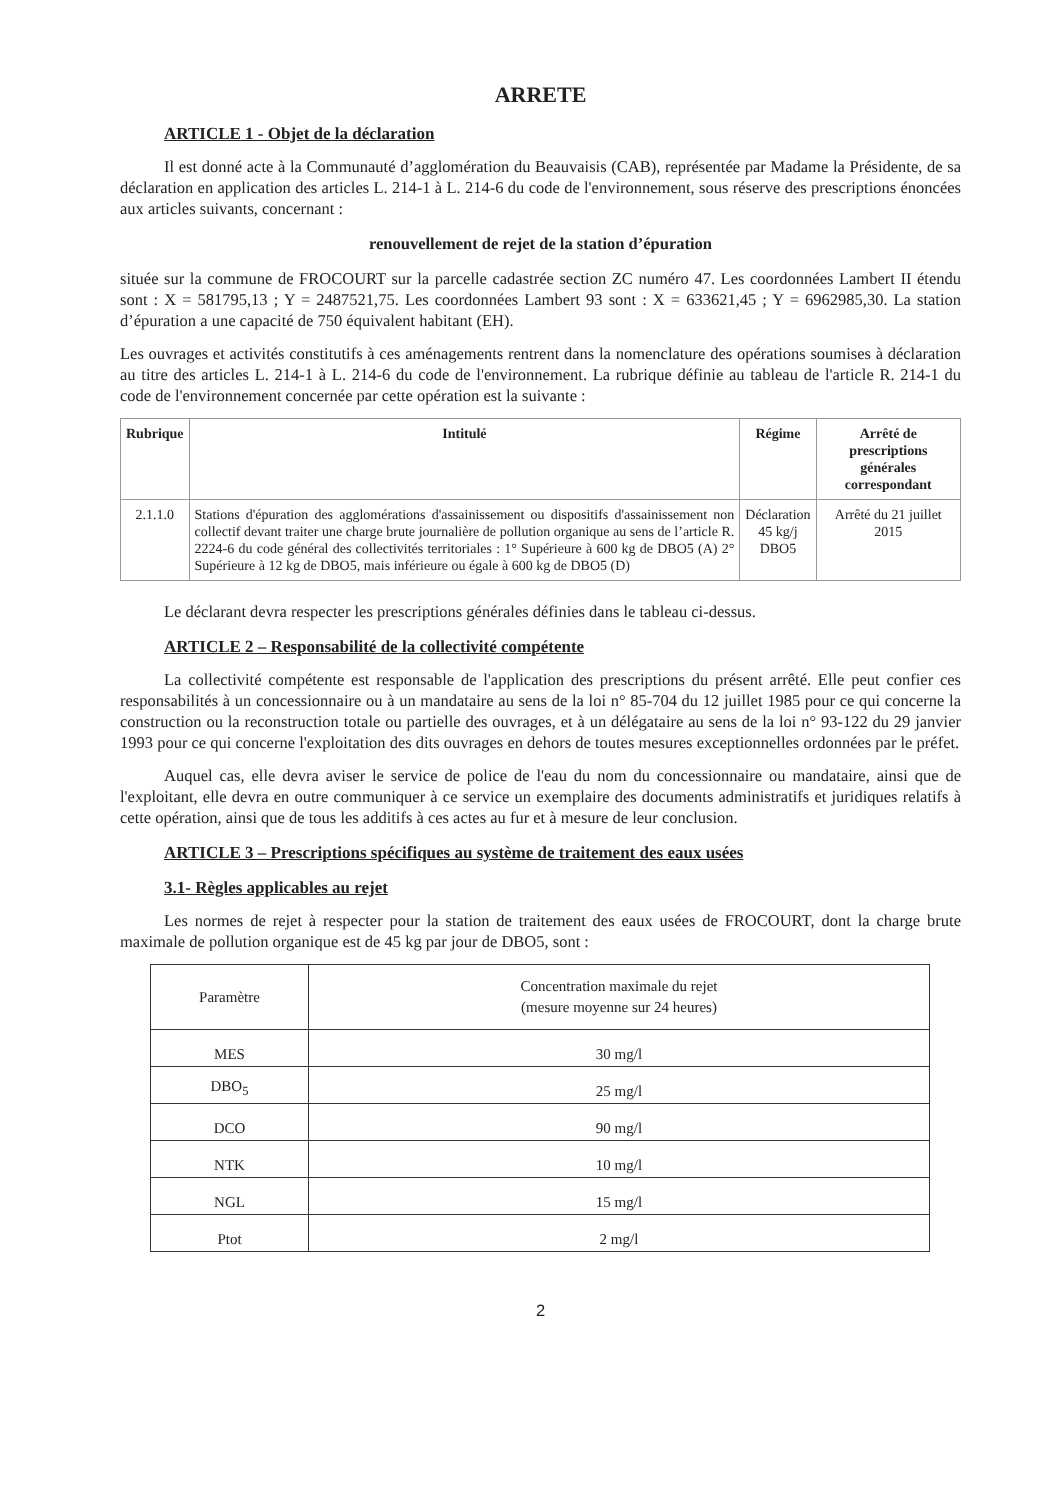ARRETE
ARTICLE 1 - Objet de la déclaration
Il est donné acte à la Communauté d’agglomération du Beauvaisis (CAB), représentée par Madame la Présidente, de sa déclaration en application des articles L. 214-1 à L. 214-6 du code de l'environnement, sous réserve des prescriptions énoncées aux articles suivants, concernant :
renouvellement de rejet de la station d’épuration
située sur la commune de FROCOURT sur la parcelle cadastrée section ZC numéro 47. Les coordonnées Lambert II étendu sont : X = 581795,13 ; Y = 2487521,75. Les coordonnées Lambert 93 sont : X = 633621,45 ; Y = 6962985,30. La station d’épuration a une capacité de 750 équivalent habitant (EH).
Les ouvrages et activités constitutifs à ces aménagements rentrent dans la nomenclature des opérations soumises à déclaration au titre des articles L. 214-1 à L. 214-6 du code de l'environnement. La rubrique définie au tableau de l'article R. 214-1 du code de l'environnement concernée par cette opération est la suivante :
| Rubrique | Intitulé | Régime | Arrêté de prescriptions générales correspondant |
| --- | --- | --- | --- |
| 2.1.1.0 | Stations d'épuration des agglomérations d'assainissement ou dispositifs d'assainissement non collectif devant traiter une charge brute journalière de pollution organique au sens de l’article R. 2224-6 du code général des collectivités territoriales : 1° Supérieure à 600 kg de DBO5 (A) 2° Supérieure à 12 kg de DBO5, mais inférieure ou égale à 600 kg de DBO5 (D) | Déclaration 45 kg/j DBO5 | Arrêté du 21 juillet 2015 |
Le déclarant devra respecter les prescriptions générales définies dans le tableau ci-dessus.
ARTICLE 2 – Responsabilité de la collectivité compétente
La collectivité compétente est responsable de l'application des prescriptions du présent arrêté. Elle peut confier ces responsabilités à un concessionnaire ou à un mandataire au sens de la loi n° 85-704 du 12 juillet 1985 pour ce qui concerne la construction ou la reconstruction totale ou partielle des ouvrages, et à un délégataire au sens de la loi n° 93-122 du 29 janvier 1993 pour ce qui concerne l'exploitation des dits ouvrages en dehors de toutes mesures exceptionnelles ordonnées par le préfet.
Auquel cas, elle devra aviser le service de police de l'eau du nom du concessionnaire ou mandataire, ainsi que de l'exploitant, elle devra en outre communiquer à ce service un exemplaire des documents administratifs et juridiques relatifs à cette opération, ainsi que de tous les additifs à ces actes au fur et à mesure de leur conclusion.
ARTICLE 3 – Prescriptions spécifiques au système de traitement des eaux usées
3.1- Règles applicables au rejet
Les normes de rejet à respecter pour la station de traitement des eaux usées de FROCOURT, dont la charge brute maximale de pollution organique est de 45 kg par jour de DBO5, sont :
| Paramètre | Concentration maximale du rejet (mesure moyenne sur 24 heures) |
| MES | 30 mg/l |
| DBO<sub>5</sub> | 25 mg/l |
| DCO | 90 mg/l |
| NTK | 10 mg/l |
| NGL | 15 mg/l |
| Ptot | 2 mg/l |
2